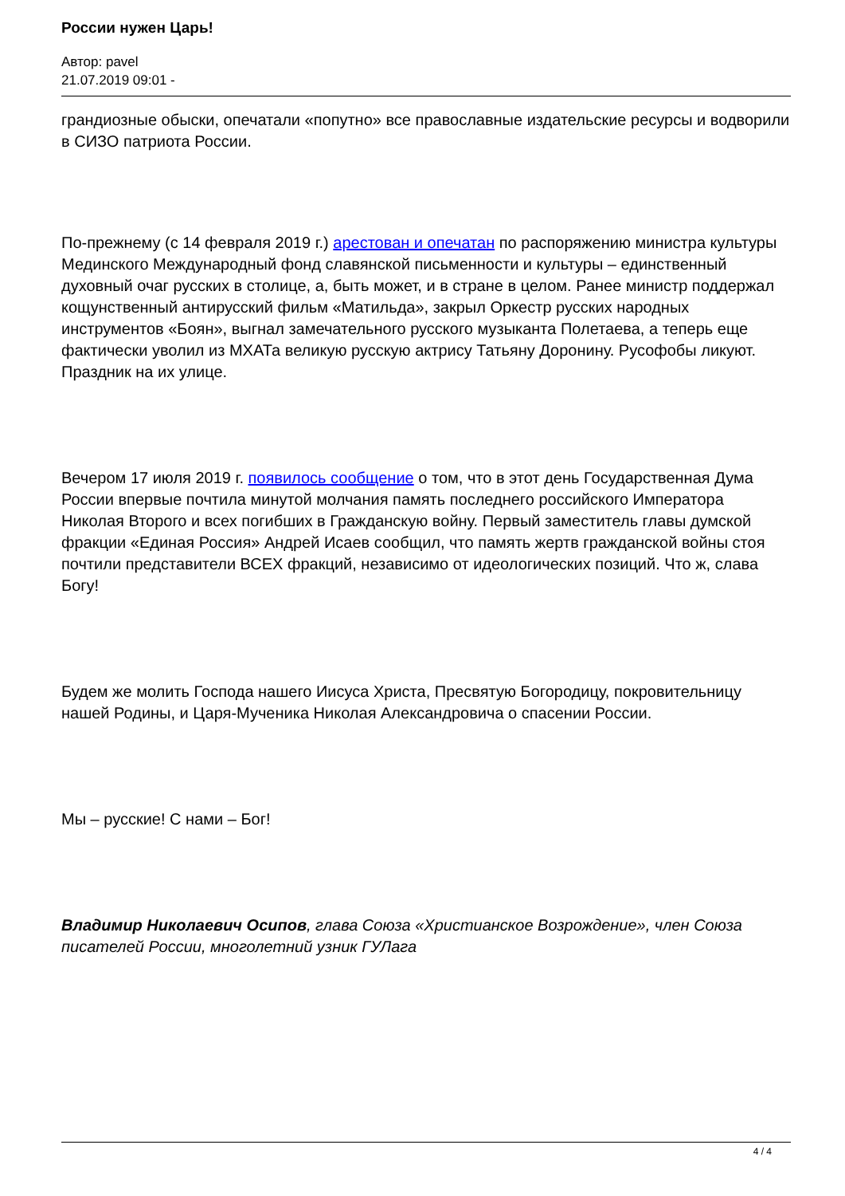России нужен Царь!
Автор: pavel
21.07.2019 09:01 -
грандиозные обыски, опечатали «попутно» все православные издательские ресурсы и водворили в СИЗО патриота России.
По-прежнему (с 14 февраля 2019 г.) арестован и опечатан по распоряжению министра культуры Мединского Международный фонд славянской письменности и культуры – единственный духовный очаг русских в столице, а, быть может, и в стране в целом. Ранее министр поддержал кощунственный антирусский фильм «Матильда», закрыл Оркестр русских народных инструментов «Боян», выгнал замечательного русского музыканта Полетаева, а теперь еще фактически уволил из МХАТа великую русскую актрису Татьяну Доронину. Русофобы ликуют. Праздник на их улице.
Вечером 17 июля 2019 г. появилось сообщение о том, что в этот день Государственная Дума России впервые почтила минутой молчания память последнего российского Императора Николая Второго и всех погибших в Гражданскую войну. Первый заместитель главы думской фракции «Единая Россия» Андрей Исаев сообщил, что память жертв гражданской войны стоя почтили представители ВСЕХ фракций, независимо от идеологических позиций. Что ж, слава Богу!
Будем же молить Господа нашего Иисуса Христа, Пресвятую Богородицу, покровительницу нашей Родины, и Царя-Мученика Николая Александровича о спасении России.
Мы – русские! С нами – Бог!
Владимир Николаевич Осипов, глава Союза «Христианское Возрождение», член Союза писателей России, многолетний узник ГУЛага
4 / 4